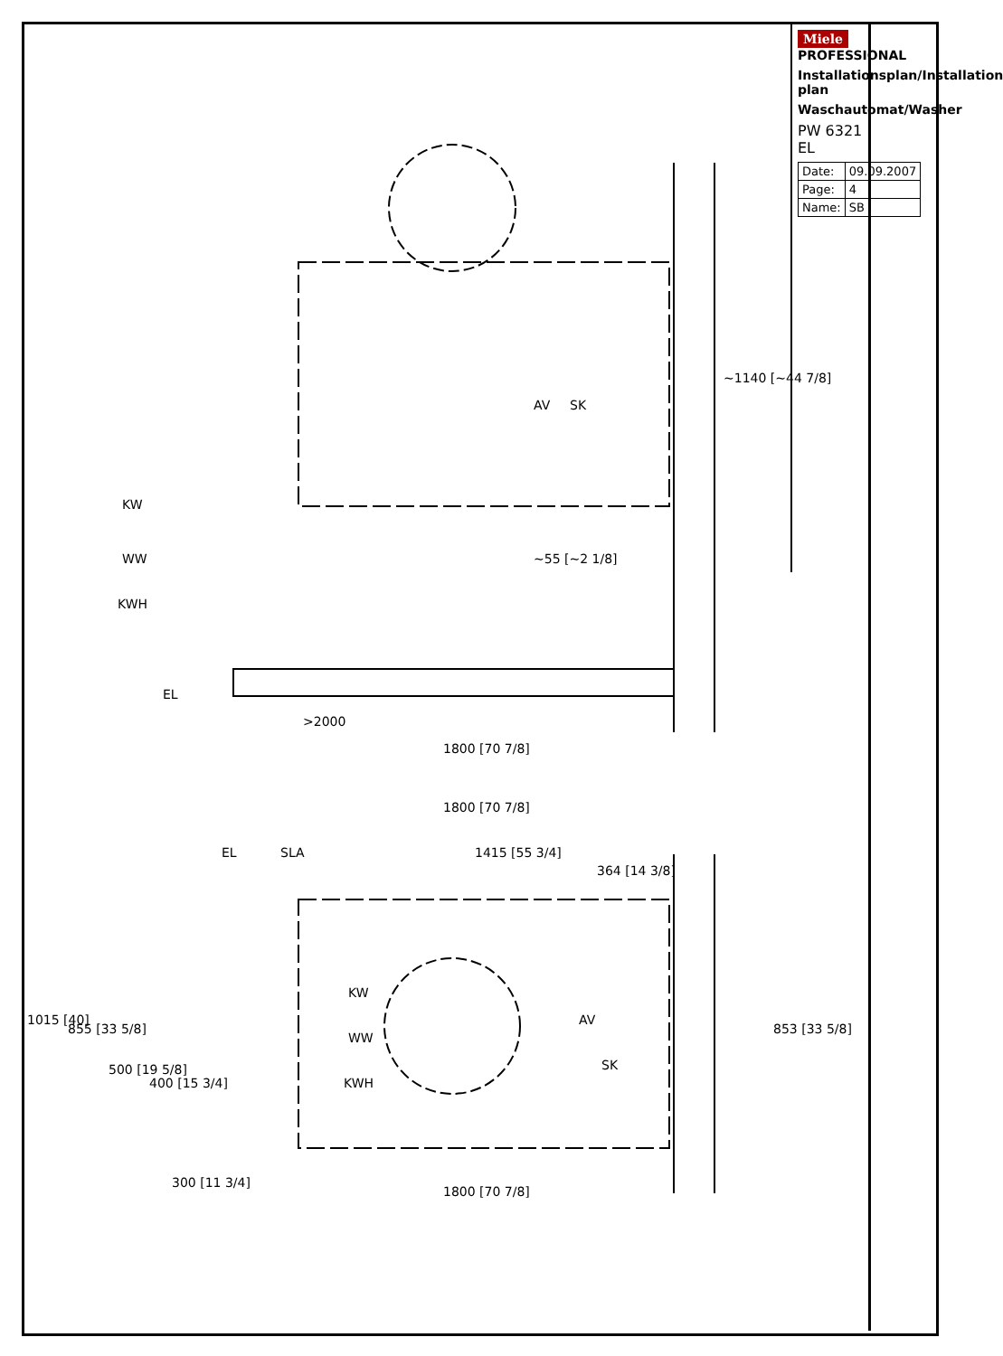Miele PROFESSIONAL
Installationsplan/Installation plan
Waschautomat/Washer
PW 6321 EL
| Date: | 09.09.2007 |
| Page: | 4 |
| Name: | SB |
EL
KW
WW
KWH
AV SK
~1140 [~44 7/8]
~55 [~2 1/8]
>2000
1800 [70 7/8]
1800 [70 7/8]
1415 [55 3/4]
364 [14 3/8]
EL SLA
KW
WW
KWH
AV
SK
1015 [40]
855 [33 5/8]
500 [19 5/8]
400 [15 3/4]
300 [11 3/4]
853 [33 5/8]
1800 [70 7/8]